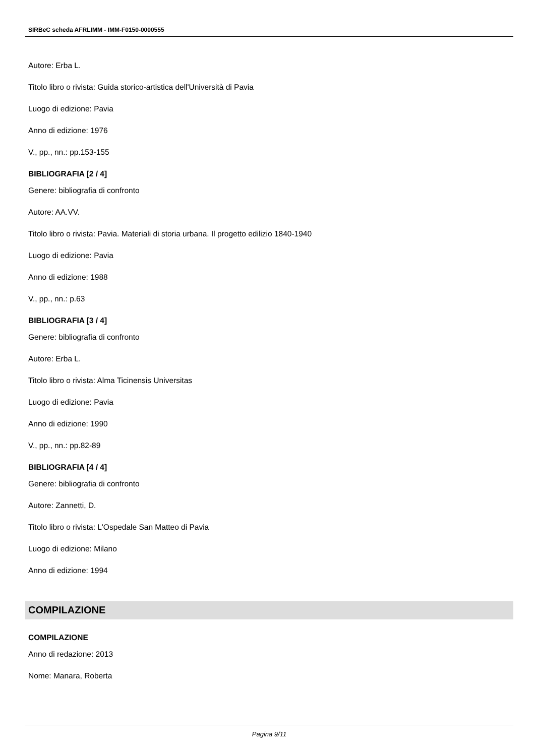SIRBeC scheda AFRLIMM - IMM-F0150-0000555
Autore: Erba L.
Titolo libro o rivista: Guida storico-artistica dell'Università di Pavia
Luogo di edizione: Pavia
Anno di edizione: 1976
V., pp., nn.: pp.153-155
BIBLIOGRAFIA [2 / 4]
Genere: bibliografia di confronto
Autore: AA.VV.
Titolo libro o rivista: Pavia. Materiali di storia urbana. Il progetto edilizio 1840-1940
Luogo di edizione: Pavia
Anno di edizione: 1988
V., pp., nn.: p.63
BIBLIOGRAFIA [3 / 4]
Genere: bibliografia di confronto
Autore: Erba L.
Titolo libro o rivista: Alma Ticinensis Universitas
Luogo di edizione: Pavia
Anno di edizione: 1990
V., pp., nn.: pp.82-89
BIBLIOGRAFIA [4 / 4]
Genere: bibliografia di confronto
Autore: Zannetti, D.
Titolo libro o rivista: L'Ospedale San Matteo di Pavia
Luogo di edizione: Milano
Anno di edizione: 1994
COMPILAZIONE
COMPILAZIONE
Anno di redazione: 2013
Nome: Manara, Roberta
Pagina 9/11